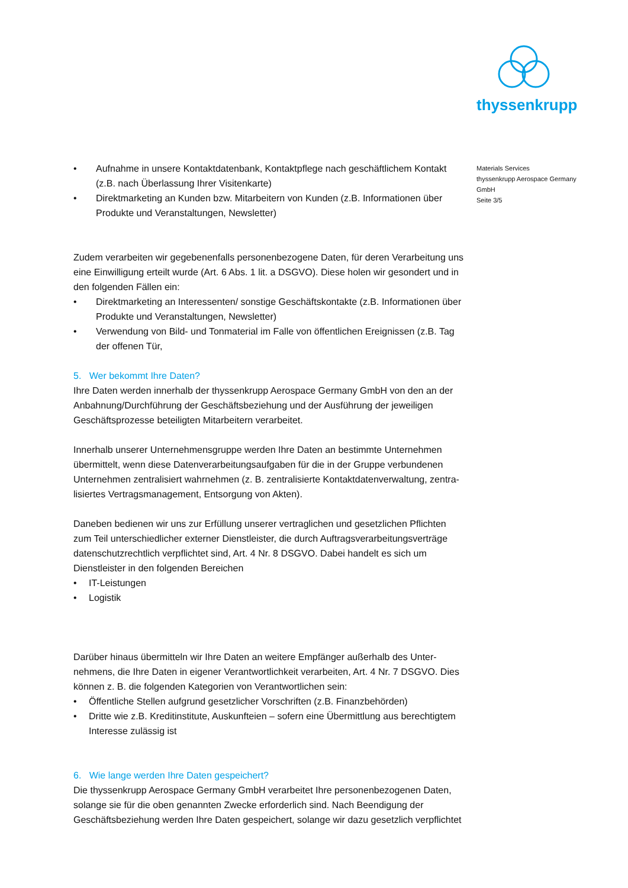thyssenkrupp
Materials Services
thyssenkrupp Aerospace Germany
GmbH
Seite 3/5
• Aufnahme in unsere Kontaktdatenbank, Kontaktpflege nach geschäftlichem Kontakt (z.B. nach Überlassung Ihrer Visitenkarte)
• Direktmarketing an Kunden bzw. Mitarbeitern von Kunden (z.B. Informationen über Produkte und Veranstaltungen, Newsletter)
Zudem verarbeiten wir gegebenenfalls personenbezogene Daten, für deren Verarbeitung uns eine Einwilligung erteilt wurde (Art. 6 Abs. 1 lit. a DSGVO). Diese holen wir gesondert und in den folgenden Fällen ein:
• Direktmarketing an Interessenten/ sonstige Geschäftskontakte (z.B. Informationen über Produkte und Veranstaltungen, Newsletter)
• Verwendung von Bild- und Tonmaterial im Falle von öffentlichen Ereignissen (z.B. Tag der offenen Tür,
5. Wer bekommt Ihre Daten?
Ihre Daten werden innerhalb der thyssenkrupp Aerospace Germany GmbH von den an der Anbahnung/Durchführung der Geschäftsbeziehung und der Ausführung der jeweiligen Geschäftsprozesse beteiligten Mitarbeitern verarbeitet.
Innerhalb unserer Unternehmensgruppe werden Ihre Daten an bestimmte Unternehmen übermittelt, wenn diese Datenverarbeitungsaufgaben für die in der Gruppe verbundenen Unternehmen zentralisiert wahrnehmen (z. B. zentralisierte Kontaktdatenverwaltung, zentra-lisiertes Vertragsmanagement, Entsorgung von Akten).
Daneben bedienen wir uns zur Erfüllung unserer vertraglichen und gesetzlichen Pflichten zum Teil unterschiedlicher externer Dienstleister, die durch Auftragsverarbeitungsverträge datenschutzrechtlich verpflichtet sind, Art. 4 Nr. 8 DSGVO. Dabei handelt es sich um Dienstleister in den folgenden Bereichen
• IT-Leistungen
• Logistik
Darüber hinaus übermitteln wir Ihre Daten an weitere Empfänger außerhalb des Unter-nehmens, die Ihre Daten in eigener Verantwortlichkeit verarbeiten, Art. 4 Nr. 7 DSGVO. Dies können z. B. die folgenden Kategorien von Verantwortlichen sein:
• Öffentliche Stellen aufgrund gesetzlicher Vorschriften (z.B. Finanzbehörden)
• Dritte wie z.B. Kreditinstitute, Auskunfteien – sofern eine Übermittlung aus berechtigtem Interesse zulässig ist
6. Wie lange werden Ihre Daten gespeichert?
Die thyssenkrupp Aerospace Germany GmbH verarbeitet Ihre personenbezogenen Daten, solange sie für die oben genannten Zwecke erforderlich sind. Nach Beendigung der Geschäftsbeziehung werden Ihre Daten gespeichert, solange wir dazu gesetzlich verpflichtet